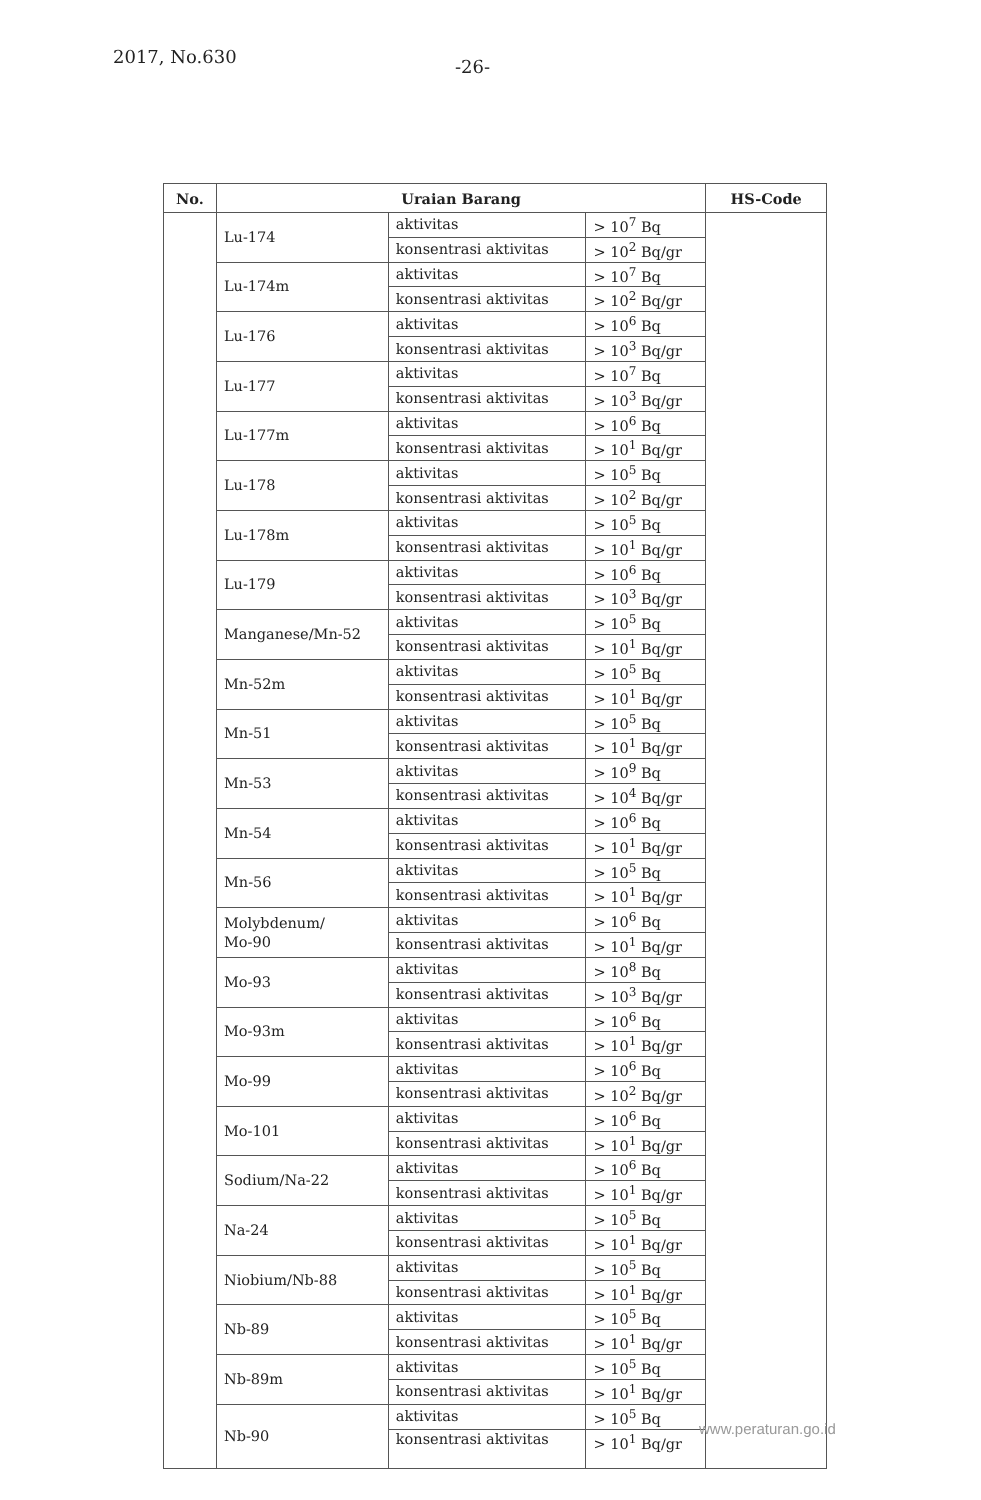2017, No.630 -26-
| No. | Uraian Barang | | | HS-Code |
| --- | --- | --- | --- | --- |
| | Lu-174 | aktivitas | > 10<sup>7</sup> Bq | |
| | | konsentrasi aktivitas | > 10<sup>2</sup> Bq/gr | |
| | Lu-174m | aktivitas | > 10<sup>7</sup> Bq | |
| | | konsentrasi aktivitas | > 10<sup>2</sup> Bq/gr | |
| | Lu-176 | aktivitas | > 10<sup>6</sup> Bq | |
| | | konsentrasi aktivitas | > 10<sup>3</sup> Bq/gr | |
| | Lu-177 | aktivitas | > 10<sup>7</sup> Bq | |
| | | konsentrasi aktivitas | > 10<sup>3</sup> Bq/gr | |
| | Lu-177m | aktivitas | > 10<sup>6</sup> Bq | |
| | | konsentrasi aktivitas | > 10<sup>1</sup> Bq/gr | |
| | Lu-178 | aktivitas | > 10<sup>5</sup> Bq | |
| | | konsentrasi aktivitas | > 10<sup>2</sup> Bq/gr | |
| | Lu-178m | aktivitas | > 10<sup>5</sup> Bq | |
| | | konsentrasi aktivitas | > 10<sup>1</sup> Bq/gr | |
| | Lu-179 | aktivitas | > 10<sup>6</sup> Bq | |
| | | konsentrasi aktivitas | > 10<sup>3</sup> Bq/gr | |
| | Manganese/Mn-52 | aktivitas | > 10<sup>5</sup> Bq | |
| | | konsentrasi aktivitas | > 10<sup>1</sup> Bq/gr | |
| | Mn-52m | aktivitas | > 10<sup>5</sup> Bq | |
| | | konsentrasi aktivitas | > 10<sup>1</sup> Bq/gr | |
| | Mn-51 | aktivitas | > 10<sup>5</sup> Bq | |
| | | konsentrasi aktivitas | > 10<sup>1</sup> Bq/gr | |
| | Mn-53 | aktivitas | > 10<sup>9</sup> Bq | |
| | | konsentrasi aktivitas | > 10<sup>4</sup> Bq/gr | |
| | Mn-54 | aktivitas | > 10<sup>6</sup> Bq | |
| | | konsentrasi aktivitas | > 10<sup>1</sup> Bq/gr | |
| | Mn-56 | aktivitas | > 10<sup>5</sup> Bq | |
| | | konsentrasi aktivitas | > 10<sup>1</sup> Bq/gr | |
| | Molybdenum/ Mo-90 | aktivitas | > 10<sup>6</sup> Bq | |
| | | konsentrasi aktivitas | > 10<sup>1</sup> Bq/gr | |
| | Mo-93 | aktivitas | > 10<sup>8</sup> Bq | |
| | | konsentrasi aktivitas | > 10<sup>3</sup> Bq/gr | |
| | Mo-93m | aktivitas | > 10<sup>6</sup> Bq | |
| | | konsentrasi aktivitas | > 10<sup>1</sup> Bq/gr | |
| | Mo-99 | aktivitas | > 10<sup>6</sup> Bq | |
| | | konsentrasi aktivitas | > 10<sup>2</sup> Bq/gr | |
| | Mo-101 | aktivitas | > 10<sup>6</sup> Bq | |
| | | konsentrasi aktivitas | > 10<sup>1</sup> Bq/gr | |
| | Sodium/Na-22 | aktivitas | > 10<sup>6</sup> Bq | |
| | | konsentrasi aktivitas | > 10<sup>1</sup> Bq/gr | |
| | Na-24 | aktivitas | > 10<sup>5</sup> Bq | |
| | | konsentrasi aktivitas | > 10<sup>1</sup> Bq/gr | |
| | Niobium/Nb-88 | aktivitas | > 10<sup>5</sup> Bq | |
| | | konsentrasi aktivitas | > 10<sup>1</sup> Bq/gr | |
| | Nb-89 | aktivitas | > 10<sup>5</sup> Bq | |
| | | konsentrasi aktivitas | > 10<sup>1</sup> Bq/gr | |
| | Nb-89m | aktivitas | > 10<sup>5</sup> Bq | |
| | | konsentrasi aktivitas | > 10<sup>1</sup> Bq/gr | |
| | Nb-90 | aktivitas | > 10<sup>5</sup> Bq | |
| | | konsentrasi aktivitas | > 10<sup>1</sup> Bq/gr | |
www.peraturan.go.id